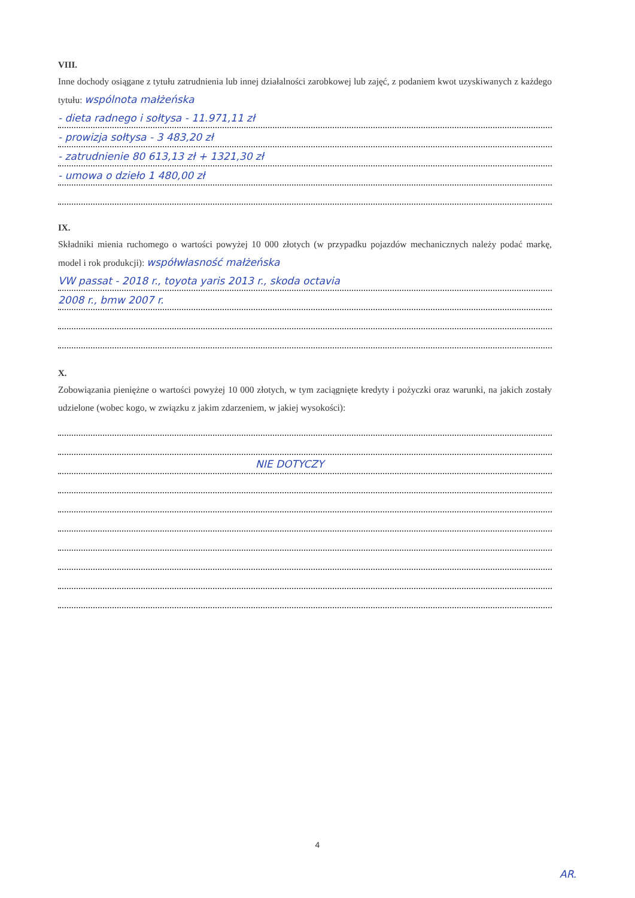VIII.
Inne dochody osiągane z tytułu zatrudnienia lub innej działalności zarobkowej lub zajęć, z podaniem kwot uzyskiwanych z każdego tytułu: wspólnota małżeńska
- dieta radnego i sołtysa - 11.971,11 zł
- prowizja sołtysa - 3 483,20 zł
- zatrudnienie 80 613,13 zł + 1321,30 zł
- umowa o dzieło 1 480,00 zł
IX.
Składniki mienia ruchomego o wartości powyżej 10 000 złotych (w przypadku pojazdów mechanicznych należy podać markę, model i rok produkcji): współwłasność małżeńska
VW passat - 2018 r., toyota yaris 2013 r., skoda octavia
2008 r., bmw 2007 r.
X.
Zobowiązania pieniężne o wartości powyżej 10 000 złotych, w tym zaciągnięte kredyty i pożyczki oraz warunki, na jakich zostały udzielone (wobec kogo, w związku z jakim zdarzeniem, w jakiej wysokości):
NIE DOTYCZY
4
AR.